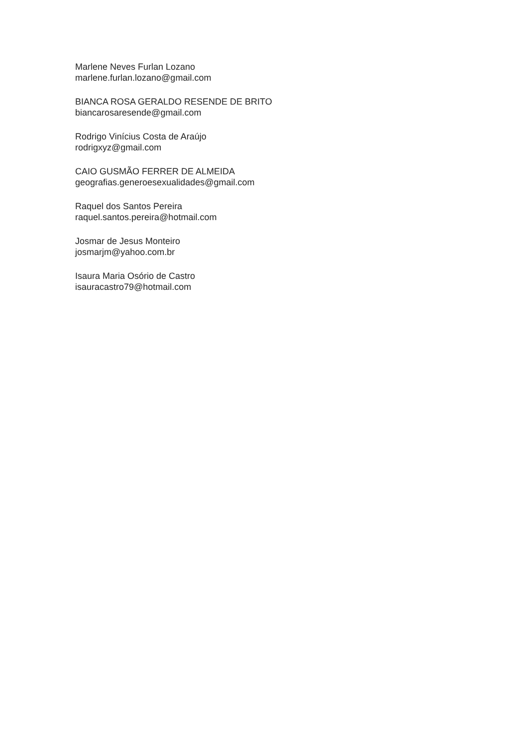Marlene Neves Furlan Lozano
marlene.furlan.lozano@gmail.com
BIANCA ROSA GERALDO RESENDE DE BRITO
biancarosaresende@gmail.com
Rodrigo Vinícius Costa de Araújo
rodrigxyz@gmail.com
CAIO GUSMÃO FERRER DE ALMEIDA
geografias.generoesexualidades@gmail.com
Raquel dos Santos Pereira
raquel.santos.pereira@hotmail.com
Josmar de Jesus Monteiro
josmarjm@yahoo.com.br
Isaura Maria Osório de Castro
isauracastro79@hotmail.com